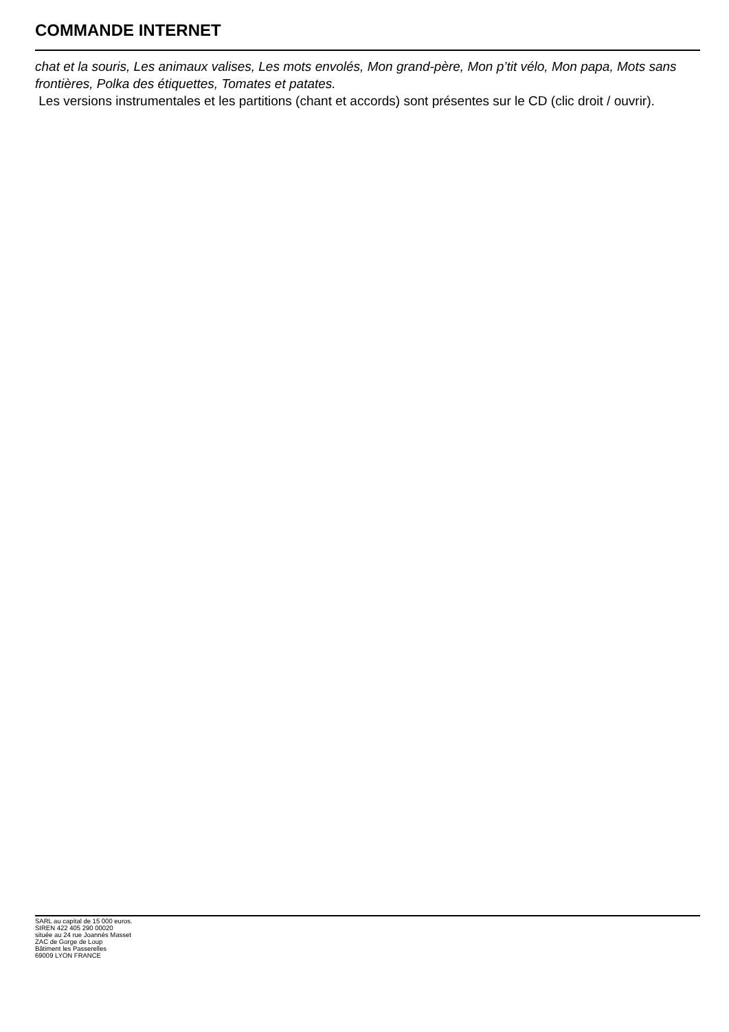COMMANDE INTERNET
chat et la souris, Les animaux valises, Les mots envolés, Mon grand-père, Mon p’tit vélo, Mon papa, Mots sans frontières, Polka des étiquettes, Tomates et patates.
Les versions instrumentales et les partitions (chant et accords) sont présentes sur le CD (clic droit / ouvrir).
SARL au capital de 15 000 euros.
SIREN 422 405 290 00020
située au 24 rue Joannès Masset
ZAC de Gorge de Loup
Bâtiment les Passerelles
69009 LYON FRANCE